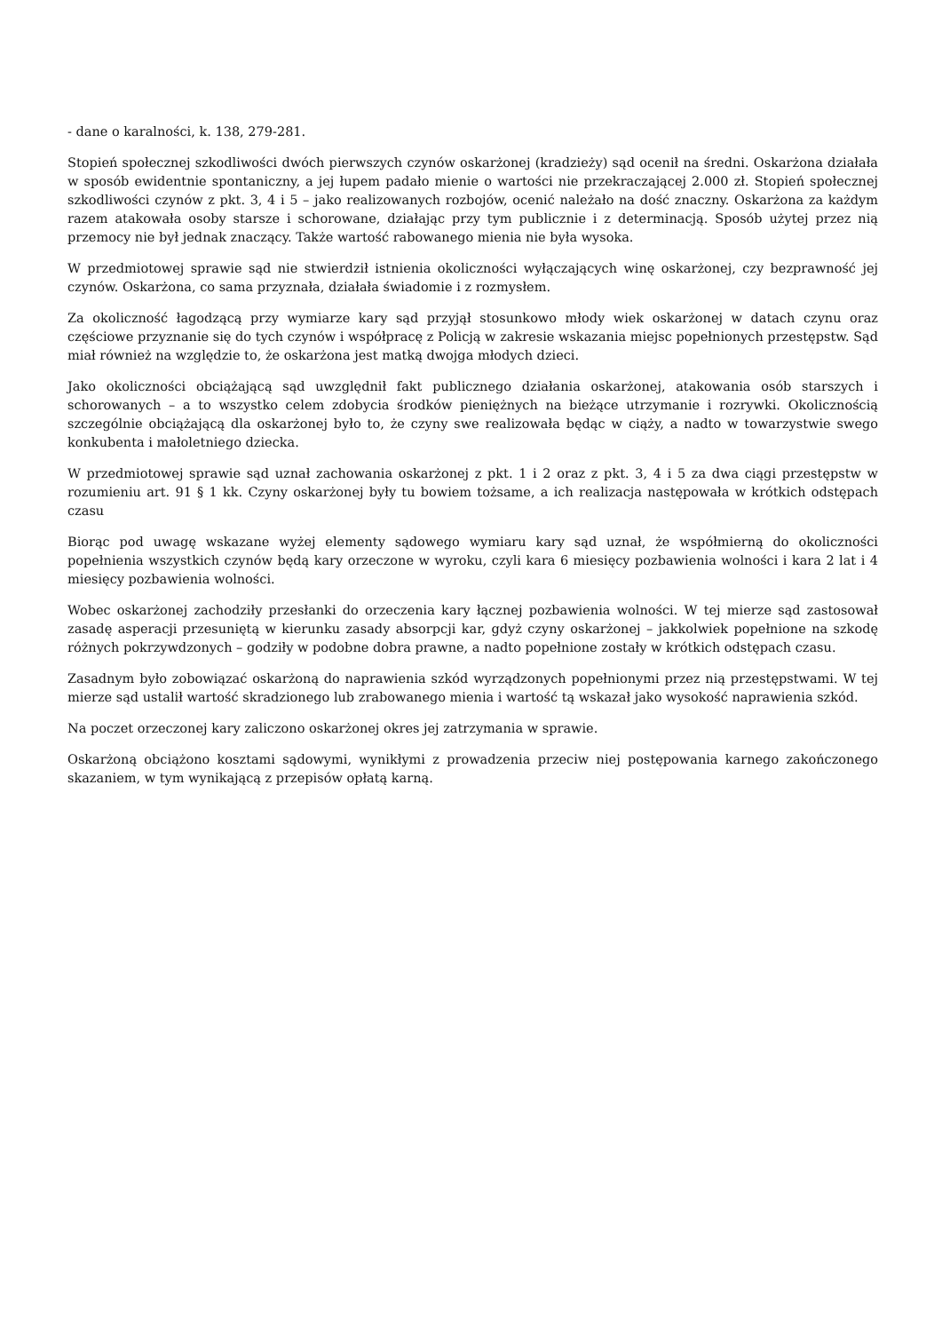- dane o karalności, k. 138, 279-281.
Stopień społecznej szkodliwości dwóch pierwszych czynów oskarżonej (kradzieży) sąd ocenił na średni. Oskarżona działała w sposób ewidentnie spontaniczny, a jej łupem padało mienie o wartości nie przekraczającej 2.000 zł. Stopień społecznej szkodliwości czynów z pkt. 3, 4 i 5 – jako realizowanych rozbojów, ocenić należało na dość znaczny. Oskarżona za każdym razem atakowała osoby starsze i schorowane, działając przy tym publicznie i z determinacją. Sposób użytej przez nią przemocy nie był jednak znaczący. Także wartość rabowanego mienia nie była wysoka.
W przedmiotowej sprawie sąd nie stwierdził istnienia okoliczności wyłączających winę oskarżonej, czy bezprawność jej czynów. Oskarżona, co sama przyznała, działała świadomie i z rozmysłem.
Za okoliczność łagodzącą przy wymiarze kary sąd przyjął stosunkowo młody wiek oskarżonej w datach czynu oraz częściowe przyznanie się do tych czynów i współpracę z Policją w zakresie wskazania miejsc popełnionych przestępstw. Sąd miał również na względzie to, że oskarżona jest matką dwojga młodych dzieci.
Jako okoliczności obciążającą sąd uwzględnił fakt publicznego działania oskarżonej, atakowania osób starszych i schorowanych – a to wszystko celem zdobycia środków pieniężnych na bieżące utrzymanie i rozrywki. Okolicznością szczególnie obciążającą dla oskarżonej było to, że czyny swe realizowała będąc w ciąży, a nadto w towarzystwie swego konkubenta i małoletniego dziecka.
W przedmiotowej sprawie sąd uznał zachowania oskarżonej z pkt. 1 i 2 oraz z pkt. 3, 4 i 5 za dwa ciągi przestępstw w rozumieniu art. 91 § 1 kk. Czyny oskarżonej były tu bowiem tożsame, a ich realizacja następowała w krótkich odstępach czasu
Biorąc pod uwagę wskazane wyżej elementy sądowego wymiaru kary sąd uznał, że współmierną do okoliczności popełnienia wszystkich czynów będą kary orzeczone w wyroku, czyli kara 6 miesięcy pozbawienia wolności i kara 2 lat i 4 miesięcy pozbawienia wolności.
Wobec oskarżonej zachodziły przesłanki do orzeczenia kary łącznej pozbawienia wolności. W tej mierze sąd zastosował zasadę asperacji przesuniętą w kierunku zasady absorpcji kar, gdyż czyny oskarżonej – jakkolwiek popełnione na szkodę różnych pokrzywdzonych – godziły w podobne dobra prawne, a nadto popełnione zostały w krótkich odstępach czasu.
Zasadnym było zobowiązać oskarżoną do naprawienia szkód wyrządzonych popełnionymi przez nią przestępstwami. W tej mierze sąd ustalił wartość skradzionego lub zrabowanego mienia i wartość tą wskazał jako wysokość naprawienia szkód.
Na poczet orzeczonej kary zaliczono oskarżonej okres jej zatrzymania w sprawie.
Oskarżoną obciążono kosztami sądowymi, wynikłymi z prowadzenia przeciw niej postępowania karnego zakończonego skazaniem, w tym wynikającą z przepisów opłatą karną.